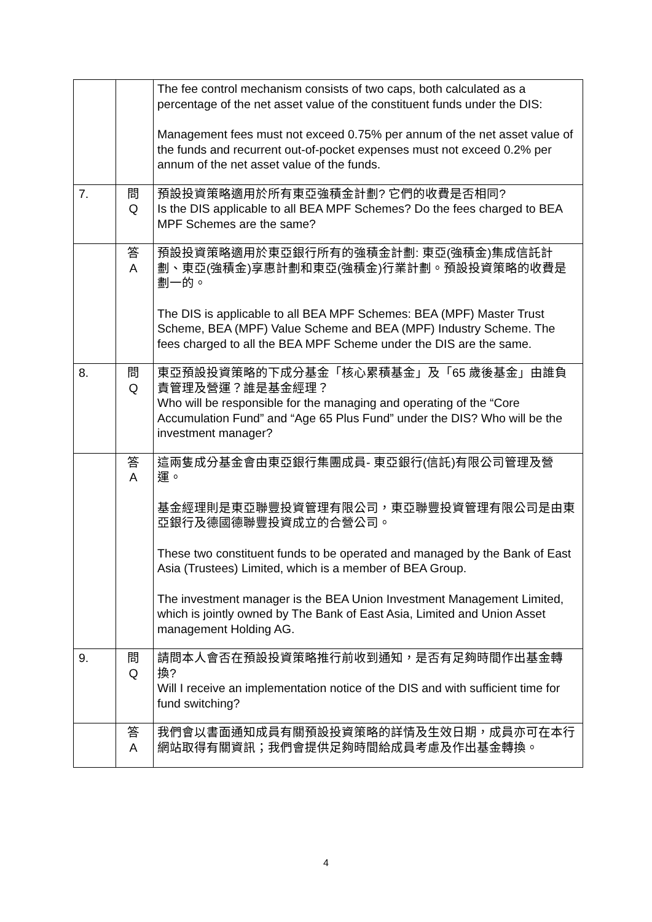| | | The fee control mechanism consists of two caps, both calculated as a percentage of the net asset value of the constituent funds under the DIS: Management fees must not exceed 0.75% per annum of the net asset value of the funds and recurrent out-of-pocket expenses must not exceed 0.2% per annum of the net asset value of the funds. |
| 7. | 問 Q | 預設投資策略適用於所有東亞強積金計劃? 它們的收費是否相同? Is the DIS applicable to all BEA MPF Schemes? Do the fees charged to BEA MPF Schemes are the same? |
| | 答 A | 預設投資策略適用於東亞銀行所有的強積金計劃: 東亞(強積金)集成信託計劃、東亞(強積金)享惠計劃和東亞(強積金)行業計劃。預設投資策略的收費是劃一的。 The DIS is applicable to all BEA MPF Schemes: BEA (MPF) Master Trust Scheme, BEA (MPF) Value Scheme and BEA (MPF) Industry Scheme. The fees charged to all the BEA MPF Scheme under the DIS are the same. |
| 8. | 問 Q | 東亞預設投資策略的下成分基金「核心累積基金」及「65 歲後基金」由誰負責管理及營運？誰是基金經理？ Who will be responsible for the managing and operating of the “Core Accumulation Fund” and “Age 65 Plus Fund” under the DIS? Who will be the investment manager? |
| | 答 A | 這兩隻成分基金會由東亞銀行集團成員- 東亞銀行(信託)有限公司管理及營運。 基金經理則是東亞聯豐投資管理有限公司，東亞聯豐投資管理有限公司是由東亞銀行及德國德聯豐投資成立的合營公司。 These two constituent funds to be operated and managed by the Bank of East Asia (Trustees) Limited, which is a member of BEA Group. The investment manager is the BEA Union Investment Management Limited, which is jointly owned by The Bank of East Asia, Limited and Union Asset management Holding AG. |
| 9. | 問 Q | 請問本人會否在預設投資策略推行前收到通知，是否有足夠時間作出基金轉換? Will I receive an implementation notice of the DIS and with sufficient time for fund switching? |
| | 答 A | 我們會以書面通知成員有關預設投資策略的詳情及生效日期，成員亦可在本行網站取得有關資訊；我們會提供足夠時間給成員考慮及作出基金轉換。 |
4